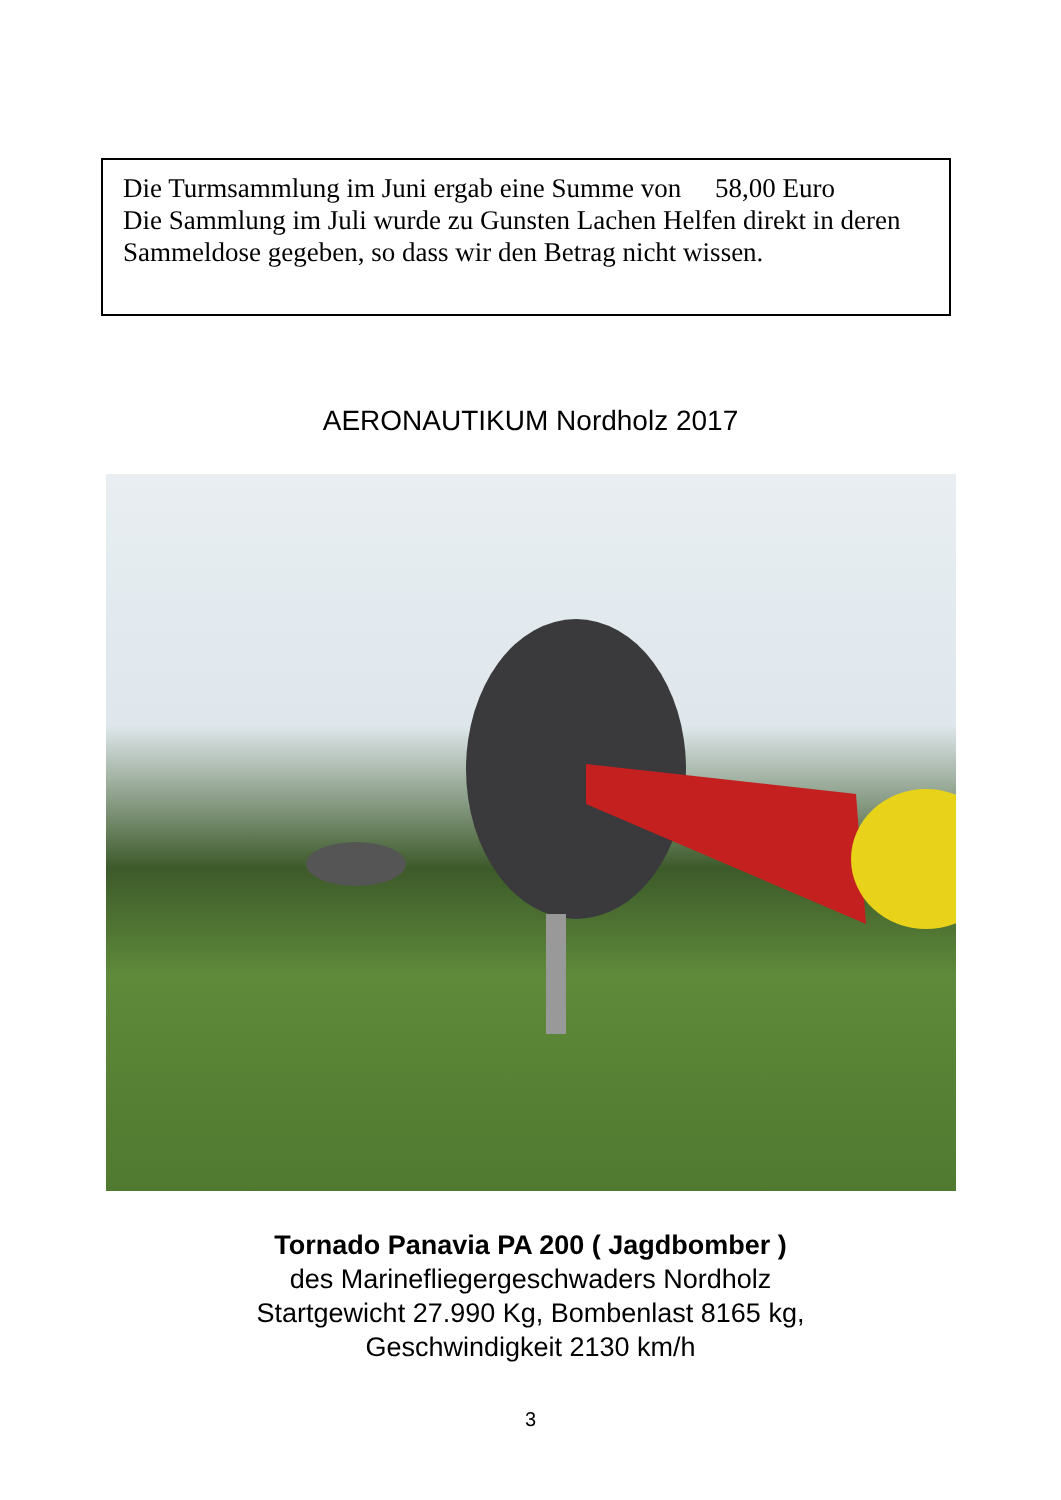Die Turmsammlung im Juni ergab eine Summe von 58,00 Euro
Die Sammlung im Juli wurde zu Gunsten Lachen Helfen direkt in deren Sammeldose gegeben, so dass wir den Betrag nicht wissen.
AERONAUTIKUM Nordholz 2017
Tornado Panavia PA 200 ( Jagdbomber )
des Marinefliegergeschwaders Nordholz
Startgewicht 27.990 Kg, Bombenlast 8165 kg,
Geschwindigkeit 2130 km/h
3